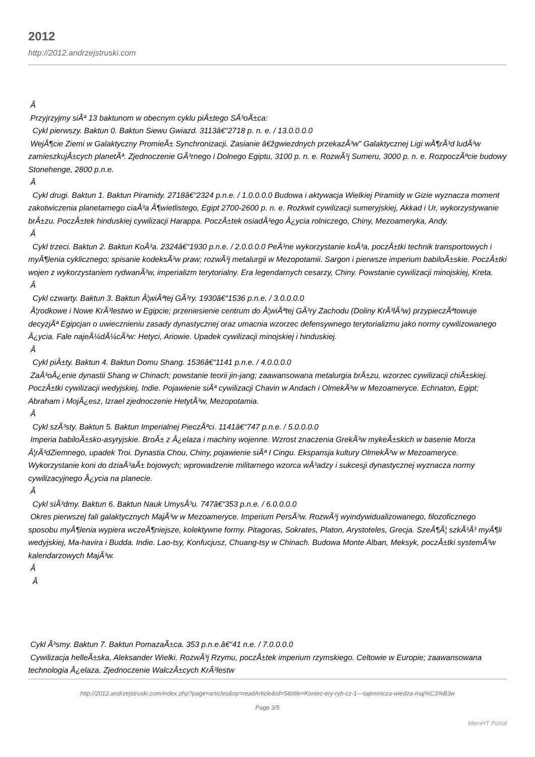2012
http://2012.andrzejstruski.com
Â
Przyjrzyjmy siÃª 13 baktunom w obecnym cyklu piÂ±tego SÂ³oÃ±ca:
Cykl pierwszy. Baktun 0. Baktun Siewu Gwiazd. 3113â€“2718 p. n. e. / 13.0.0.0.0
WejÂ¶cie Ziemi w Galaktyczny PromieÃ± Synchronizacji. Zasianie â€žgwiezdnych przekazÃ³w" Galaktycznej Ligi wÂ¶rÃ³d ludÃ³w zamieszkujÂ±cych planetÃª. Zjednoczenie GÃ³rnego i Dolnego Egiptu, 3100 p. n. e. RozwÃ³j Sumeru, 3000 p. n. e. RozpoczÃªcie budowy Stonehenge, 2800 p.n.e.
Â
Cykl drugi. Baktun 1. Baktun Piramidy. 2718â€“2324 p.n.e. / 1.0.0.0.0 Budowa i aktywacja Wielkiej Piramidy w Gizie wyznacza moment zakotwiczenia planetarnego ciaÂ³a Â¶wietlistego, Egipt 2700-2600 p. n. e. Rozkwit cywilizacji sumeryjskiej, Akkad i Ur, wykorzystywanie brÂ±zu. PoczÂ±tek hinduskiej cywilizacji Harappa. PoczÂ±tek osiadÂ³ego Â¿ycia rolniczego, Chiny, Mezoameryka, Andy.
Â
Cykl trzeci. Baktun 2. Baktun KoÂ³a. 2324â€“1930 p.n.e. / 2.0.0.0.0 PeÂ³ne wykorzystanie koÂ³a, poczÂ±tki technik transportowych i myÂ¶lenia cyklicznego; spisanie kodeksÃ³w praw; rozwÃ³j metalurgii w Mezopotamii. Sargon i pierwsze imperium babiloÃ±skie. PoczÂ±tki wojen z wykorzystaniem rydwanÃ³w, imperializm terytorialny. Era legendarnych cesarzy, Chiny. Powstanie cywilizacji minojskiej, Kreta.
Â
Cykl czwarty. Baktun 3. Baktun Â¦wiÃªtej GÃ³ry. 1930â€“1536 p.n.e. / 3.0.0.0.0
Â¦rodkowe i Nowe KrÃ³lestwo w Egipcie; przeniesienie centrum do Â¦wiÃªtej GÃ³ry Zachodu (Doliny KrÃ³lÃ³w) przypieczÃªtowuje decyzjÃª Egipcjan o uwiecznieniu zasady dynastycznej oraz umacnia wzorzec defensywnego terytorializmu jako normy cywilizowanego Â¿ycia. Fale najeÂ¼dÂ¼cÃ³w: Hetyci, Ariowie. Upadek cywilizacji minojskiej i hinduskiej.
Â
Cykl piÂ±ty. Baktun 4. Baktun Domu Shang. 1536â€“1141 p.n.e. / 4.0.0.0.0
ZaÂ³oÂ¿enie dynastii Shang w Chinach; powstanie teorii jin-jang; zaawansowana metalurgia brÂ±zu, wzorzec cywilizacji chiÃ±skiej. PoczÂ±tki cywilizacji wedyjskiej, Indie. Pojawienie siÃª cywilizacji Chavin w Andach i OlmekÃ³w w Mezoameryce. Echnaton, Egipt; Abraham i MojÂ¿esz, Izrael zjednoczenie HetytÃ³w, Mezopotamia.
Â
Cykl szÃ³sty. Baktun 5. Baktun Imperialnej PieczÃªci. 1141â€“747 p.n.e. / 5.0.0.0.0
Imperia babiloÃ±sko-asyryjskie. BroÃ± z Â¿elaza i machiny wojenne. Wzrost znaczenia GrekÃ³w mykeÃ±skich w basenie Morza Â¦rÃ³dZiemnego, upadek Troi. Dynastia Chou, Chiny, pojawienie siÃª I Cingu. Ekspansja kultury OlmekÃ³w w Mezoameryce. Wykorzystanie koni do dziaÂ³aÃ± bojowych; wprowadzenie militarnego wzorca wÂ³adzy i sukcesji dynastycznej wyznacza normy cywilizacyjnego Â¿ycia na planecie.
Â
Cykl siÃ³dmy. Baktun 6. Baktun Nauk UmysÂ³u. 747â€“353 p.n.e. / 6.0.0.0.0
Okres pierwszej fali galaktycznych MajÃ³w w Mezoameryce. Imperium PersÃ³w. RozwÃ³j wyindywidualizowanego, filozoficznego sposobu myÂ¶lenia wypiera wczeÂ¶niejsze, kolektywne formy. Pitagoras, Sokrates, Platon, Arystoteles, Grecja. SzeÂ¶Ã¦ szkÃ³Â³ myÂ¶li wedyjskiej, Ma-havira i Budda. Indie. Lao-tsy, Konfucjusz, Chuang-tsy w Chinach. Budowa Monte Alban, Meksyk, poczÂ±tki systemÃ³w kalendarzowych MajÃ³w.
Â
Â
Cykl Ã³smy. Baktun 7. Baktun PomazaÃ±ca. 353 p.n.e.â€“41 n.e. / 7.0.0.0.0
Cywilizacja helleÃ±ska, Aleksander Wielki. RozwÃ³j Rzymu, poczÂ±tek imperium rzymskiego. Celtowie w Europie; zaawansowana technologia Â¿elaza. Zjednoczenie WalczÂ±cych KrÃ³lestw
http://2012.andrzejstruski.com/index.php?page=articles&op=readArticle&id=5&title=Koniec-ery-ryb-cz-1---tajemnicza-wiedza-maj%C3%B3w
Page 3/5
MemHT Portal